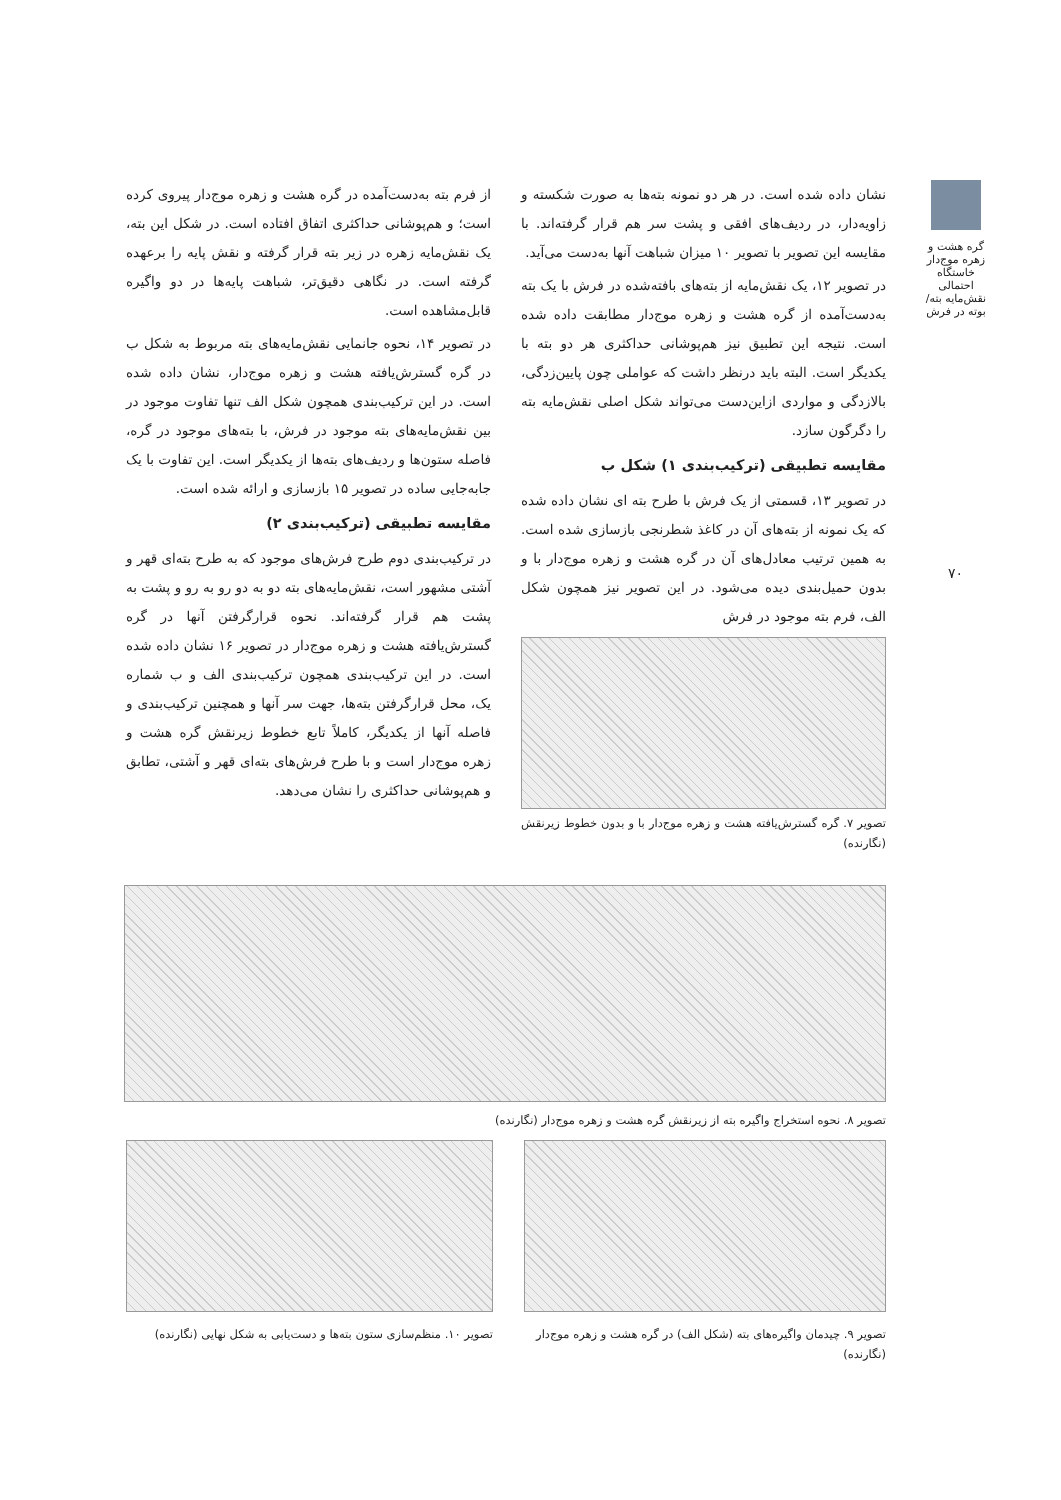گره هشت و زهره موج‌دار خاستگاه احتمالی نقش‌مایه بته/ بوته در فرش
۷۰
نشان داده شده است. در هر دو نمونه بته‌ها به صورت شکسته و زاویه‌دار، در ردیف‌های افقی و پشت سر هم قرار گرفته‌اند. با مقایسه این تصویر با تصویر ۱۰ میزان شباهت آنها به‌دست می‌آید.
در تصویر ۱۲، یک نقش‌مایه از بته‌های بافته‌شده در فرش با یک بته به‌دست‌آمده از گره هشت و زهره موج‌دار مطابقت داده شده است. نتیجه این تطبیق نیز هم‌پوشانی حداکثری هر دو بته با یکدیگر است. البته باید درنظر داشت که عواملی چون پایین‌زدگی، بالازدگی و مواردی ازاین‌دست می‌تواند شکل اصلی نقش‌مایه بته را دگرگون سازد.
مقایسه تطبیقی (ترکیب‌بندی ۱) شکل ب
در تصویر ۱۳، قسمتی از یک فرش با طرح بته ای نشان داده شده که یک نمونه از بته‌های آن در کاغذ شطرنجی بازسازی شده است. به همین ترتیب معادل‌های آن در گره هشت و زهره موج‌دار با و بدون حمیل‌بندی دیده می‌شود. در این تصویر نیز همچون شکل الف، فرم بته موجود در فرش
تصویر ۷. گره گسترش‌یافته هشت و زهره موج‌دار با و بدون خطوط زیرنقش (نگارنده)
از فرم بته به‌دست‌آمده در گره هشت و زهره موج‌دار پیروی کرده است؛ و هم‌پوشانی حداکثری اتفاق افتاده است. در شکل این بته، یک نقش‌مایه زهره در زیر بته قرار گرفته و نقش پایه را برعهده گرفته است. در نگاهی دقیق‌تر، شباهت پایه‌ها در دو واگیره قابل‌مشاهده است.
در تصویر ۱۴، نحوه جانمایی نقش‌مایه‌های بته مربوط به شکل ب در گره گسترش‌یافته هشت و زهره موج‌دار، نشان داده شده است. در این ترکیب‌بندی همچون شکل الف تنها تفاوت موجود در بین نقش‌مایه‌های بته موجود در فرش، با بته‌های موجود در گره، فاصله ستون‌ها و ردیف‌های بته‌ها از یکدیگر است. این تفاوت با یک جابه‌جایی ساده در تصویر ۱۵ بازسازی و ارائه شده است.
مقایسه تطبیقی (ترکیب‌بندی ۲)
در ترکیب‌بندی دوم طرح فرش‌های موجود که به طرح بته‌ای قهر و آشتی مشهور است، نقش‌مایه‌های بته دو به دو رو به رو و پشت به پشت هم قرار گرفته‌اند. نحوه قرارگرفتن آنها در گره گسترش‌یافته هشت و زهره موج‌دار در تصویر ۱۶ نشان داده شده است. در این ترکیب‌بندی همچون ترکیب‌بندی الف و ب شماره یک، محل قرارگرفتن بته‌ها، جهت سر آنها و همچنین ترکیب‌بندی و فاصله آنها از یکدیگر، کاملاً تابع خطوط زیرنقش گره هشت و زهره موج‌دار است و با طرح فرش‌های بته‌ای قهر و آشتی، تطابق و هم‌پوشانی حداکثری را نشان می‌دهد.
تصویر ۸. نحوه استخراج واگیره بته از زیرنقش گره هشت و زهره موج‌دار (نگارنده)
تصویر ۹. چیدمان واگیره‌های بته (شکل الف) در گره هشت و زهره موج‌دار (نگارنده)
تصویر ۱۰. منظم‌سازی ستون بته‌ها و دست‌یابی به شکل نهایی (نگارنده)